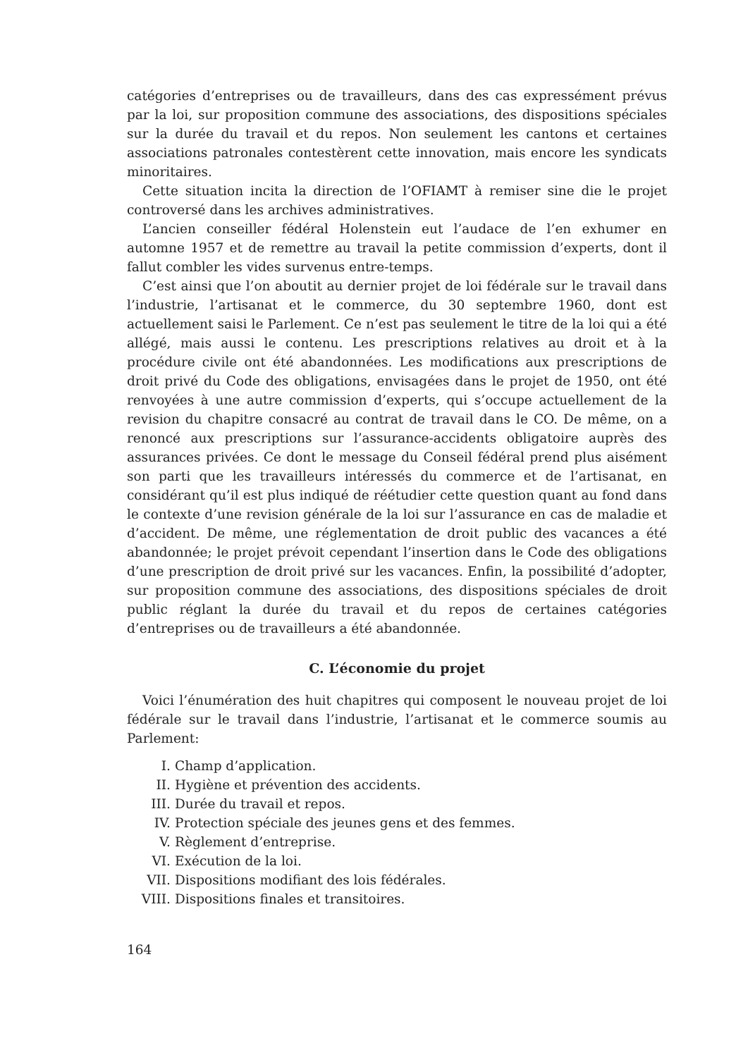catégories d’entreprises ou de travailleurs, dans des cas expressément prévus par la loi, sur proposition commune des associations, des dispositions spéciales sur la durée du travail et du repos. Non seulement les cantons et certaines associations patronales contestèrent cette innovation, mais encore les syndicats minoritaires.
Cette situation incita la direction de l’OFIAMT à remiser sine die le projet controversé dans les archives administratives.
L’ancien conseiller fédéral Holenstein eut l’audace de l’en exhumer en automne 1957 et de remettre au travail la petite commission d’experts, dont il fallut combler les vides survenus entre-temps.
C’est ainsi que l’on aboutit au dernier projet de loi fédérale sur le travail dans l’industrie, l’artisanat et le commerce, du 30 septembre 1960, dont est actuellement saisi le Parlement. Ce n’est pas seulement le titre de la loi qui a été allégé, mais aussi le contenu. Les prescriptions relatives au droit et à la procédure civile ont été abandonnées. Les modifications aux prescriptions de droit privé du Code des obligations, envisagées dans le projet de 1950, ont été renvoyées à une autre commission d’experts, qui s’occupe actuellement de la revision du chapitre consacré au contrat de travail dans le CO. De même, on a renoncé aux prescriptions sur l’assurance-accidents obligatoire auprès des assurances privées. Ce dont le message du Conseil fédéral prend plus aisément son parti que les travailleurs intéressés du commerce et de l’artisanat, en considérant qu’il est plus indiqué de réétudier cette question quant au fond dans le contexte d’une revision générale de la loi sur l’assurance en cas de maladie et d’accident. De même, une réglementation de droit public des vacances a été abandonnée; le projet prévoit cependant l’insertion dans le Code des obligations d’une prescription de droit privé sur les vacances. Enfin, la possibilité d’adopter, sur proposition commune des associations, des dispositions spéciales de droit public réglant la durée du travail et du repos de certaines catégories d’entreprises ou de travailleurs a été abandonnée.
C. L’économie du projet
Voici l’énumération des huit chapitres qui composent le nouveau projet de loi fédérale sur le travail dans l’industrie, l’artisanat et le commerce soumis au Parlement:
I. Champ d’application.
II. Hygiène et prévention des accidents.
III. Durée du travail et repos.
IV. Protection spéciale des jeunes gens et des femmes.
V. Règlement d’entreprise.
VI. Exécution de la loi.
VII. Dispositions modifiant des lois fédérales.
VIII. Dispositions finales et transitoires.
164